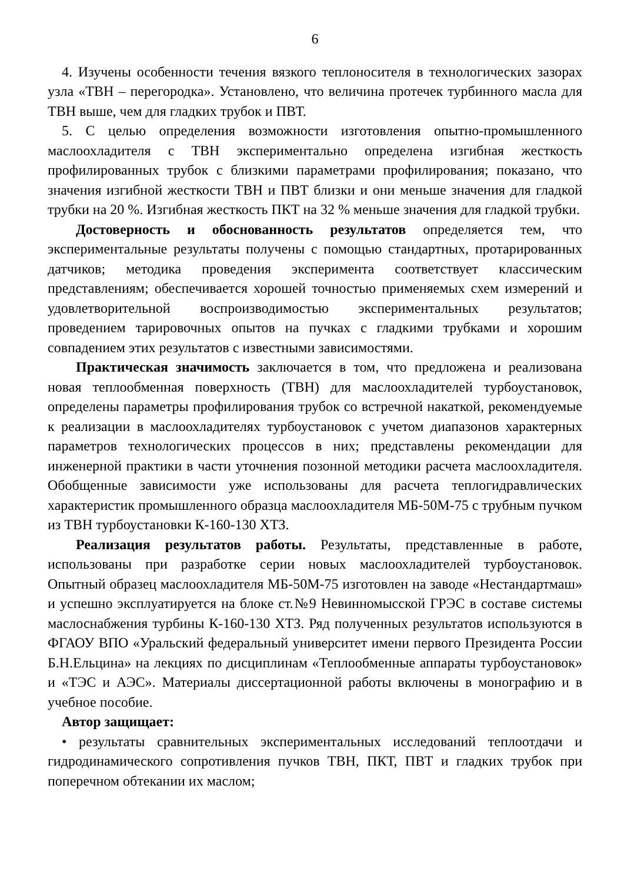6
4. Изучены особенности течения вязкого теплоносителя в технологических зазорах узла «ТВН – перегородка». Установлено, что величина протечек турбинного масла для ТВН выше, чем для гладких трубок и ПВТ.
5. С целью определения возможности изготовления опытно-промышленного маслоохладителя с ТВН экспериментально определена изгибная жесткость профилированных трубок с близкими параметрами профилирования; показано, что значения изгибной жесткости ТВН и ПВТ близки и они меньше значения для гладкой трубки на 20 %. Изгибная жесткость ПКТ на 32 % меньше значения для гладкой трубки.
Достоверность и обоснованность результатов определяется тем, что экспериментальные результаты получены с помощью стандартных, протарированных датчиков; методика проведения эксперимента соответствует классическим представлениям; обеспечивается хорошей точностью применяемых схем измерений и удовлетворительной воспроизводимостью экспериментальных результатов; проведением тарировочных опытов на пучках с гладкими трубками и хорошим совпадением этих результатов с известными зависимостями.
Практическая значимость заключается в том, что предложена и реализована новая теплообменная поверхность (ТВН) для маслоохладителей турбоустановок, определены параметры профилирования трубок со встречной накаткой, рекомендуемые к реализации в маслоохладителях турбоустановок с учетом диапазонов характерных параметров технологических процессов в них; представлены рекомендации для инженерной практики в части уточнения позонной методики расчета маслоохладителя. Обобщенные зависимости уже использованы для расчета теплогидравлических характеристик промышленного образца маслоохладителя МБ-50М-75 с трубным пучком из ТВН турбоустановки К-160-130 ХТЗ.
Реализация результатов работы. Результаты, представленные в работе, использованы при разработке серии новых маслоохладителей турбоустановок. Опытный образец маслоохладителя МБ-50М-75 изготовлен на заводе «Нестандартмаш» и успешно эксплуатируется на блоке ст.№9 Невинномысской ГРЭС в составе системы маслоснабжения турбины К-160-130 ХТЗ. Ряд полученных результатов используются в ФГАОУ ВПО «Уральский федеральный университет имени первого Президента России Б.Н.Ельцина» на лекциях по дисциплинам «Теплообменные аппараты турбоустановок» и «ТЭС и АЭС». Материалы диссертационной работы включены в монографию и в учебное пособие.
Автор защищает:
• результаты сравнительных экспериментальных исследований теплоотдачи и гидродинамического сопротивления пучков ТВН, ПКТ, ПВТ и гладких трубок при поперечном обтекании их маслом;